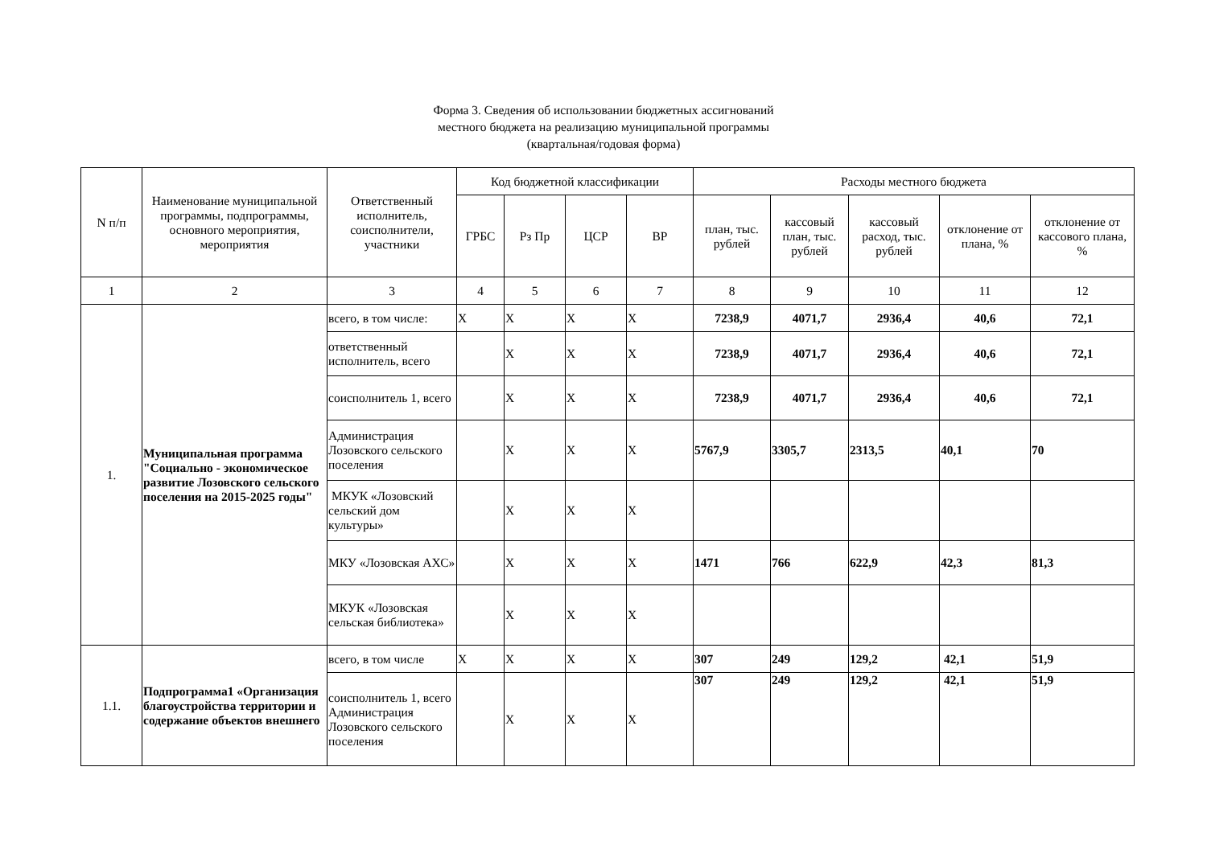Форма 3. Сведения об использовании бюджетных ассигнований
местного бюджета на реализацию муниципальной программы
(квартальная/годовая форма)
| N п/п | Наименование муниципальной программы, подпрограммы, основного мероприятия, мероприятия | Ответственный исполнитель, соисполнители, участники | Код бюджетной классификации | | | | Расходы местного бюджета | | | | |
| --- | --- | --- | --- | --- | --- | --- | --- | --- | --- | --- | --- |
| | | | ГРБС | Рз Пр | ЦСР | ВР | план, тыс. рублей | кассовый план, тыс. рублей | кассовый расход, тыс. рублей | отклонение от плана, % | отклонение от кассового плана, % |
| 1 | 2 | 3 | 4 | 5 | 6 | 7 | 8 | 9 | 10 | 11 | 12 |
| 1. | Муниципальная программа "Социально - экономическое развитие Лозовского сельского поселения на 2015-2025 годы" | всего, в том числе: | X | X | X | X | 7238,9 | 4071,7 | 2936,4 | 40,6 | 72,1 |
| | | ответственный исполнитель, всего | | X | X | X | 7238,9 | 4071,7 | 2936,4 | 40,6 | 72,1 |
| | | соисполнитель 1, всего | | X | X | X | 7238,9 | 4071,7 | 2936,4 | 40,6 | 72,1 |
| | | Администрация Лозовского сельского поселения | | X | X | X | 5767,9 | 3305,7 | 2313,5 | 40,1 | 70 |
| | | МКУК «Лозовский сельский дом культуры» | | X | X | X | | | | | |
| | | МКУ «Лозовская АХС» | | X | X | X | 1471 | 766 | 622,9 | 42,3 | 81,3 |
| | | МКУК «Лозовская сельская библиотека» | | X | X | X | | | | | |
| 1.1. | Подпрограмма1 «Организация благоустройства территории и содержание объектов внешнего | всего, в том числе | X | X | X | X | 307 | 249 | 129,2 | 42,1 | 51,9 |
| | | соисполнитель 1, всего Администрация Лозовского сельского поселения | | X | X | X | 307 | 249 | 129,2 | 42,1 | 51,9 |